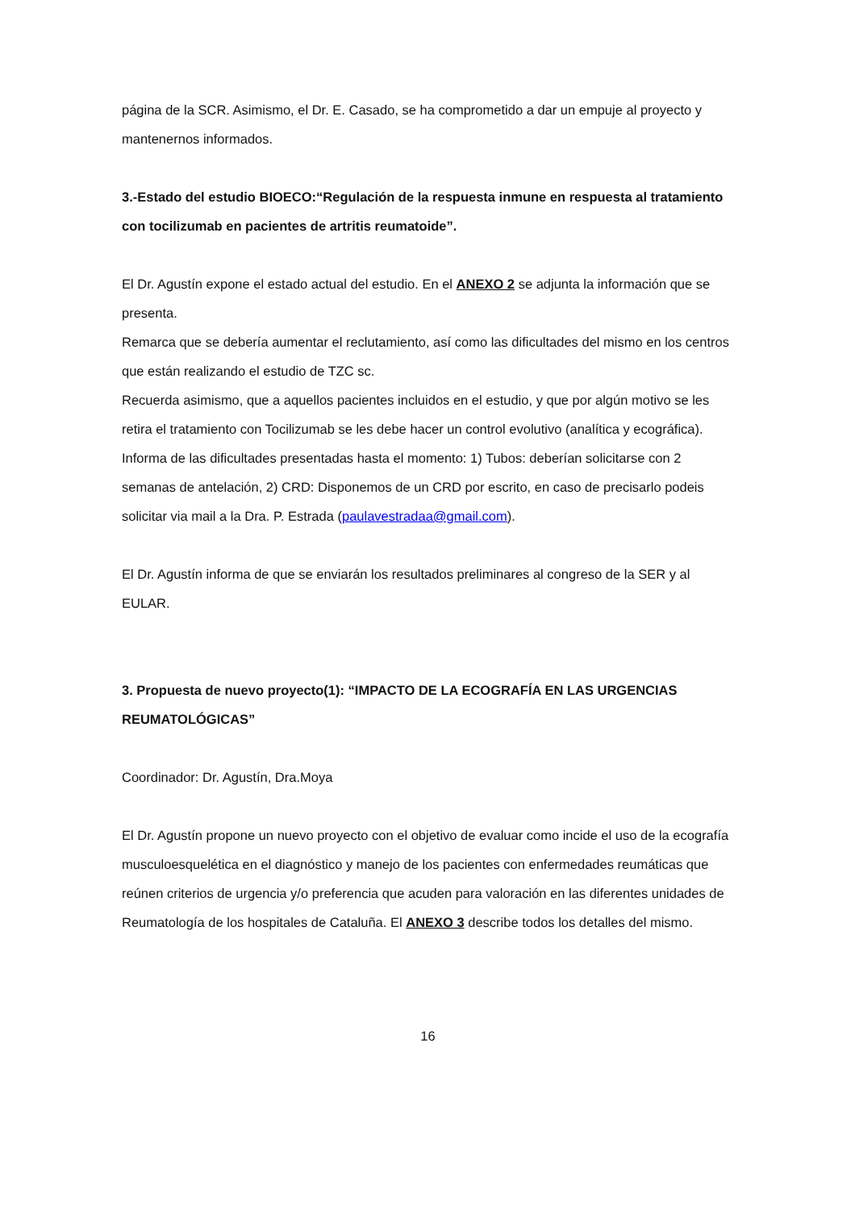página de la SCR. Asimismo, el Dr. E. Casado, se ha comprometido a dar un empuje al proyecto y mantenernos informados.
3.-Estado del estudio BIOECO:“Regulación de la respuesta inmune en respuesta al tratamiento con tocilizumab en pacientes de artritis reumatoide”.
El Dr. Agustín expone el estado actual del estudio. En el ANEXO 2 se adjunta la información que se presenta.
Remarca que se debería aumentar el reclutamiento, así como las dificultades del mismo en los centros que están realizando el estudio de TZC sc.
Recuerda asimismo, que a aquellos pacientes incluidos en el estudio, y que por algún motivo se les retira el tratamiento con Tocilizumab se les debe hacer un control evolutivo (analítica y ecográfica).
Informa de las dificultades presentadas hasta el momento: 1) Tubos: deberían solicitarse con 2 semanas de antelación, 2) CRD: Disponemos de un CRD por escrito, en caso de precisarlo podeis solicitar via mail a la Dra. P. Estrada (paulavestradaa@gmail.com).
El Dr. Agustín informa de que se enviarán los resultados preliminares al congreso de la SER y al EULAR.
3. Propuesta de nuevo proyecto(1): “IMPACTO DE LA ECOGRAFÍA EN LAS URGENCIAS REUMATOLÓGICAS”
Coordinador: Dr. Agustín, Dra.Moya
El Dr. Agustín propone un nuevo proyecto con el objetivo de evaluar como incide el uso de la ecografía musculoesquelética en el diagnóstico y manejo de los pacientes con enfermedades reumáticas que reúnen criterios de urgencia y/o preferencia que acuden para valoración en las diferentes unidades de Reumatología de los hospitales de Cataluña. El ANEXO 3 describe todos los detalles del mismo.
16